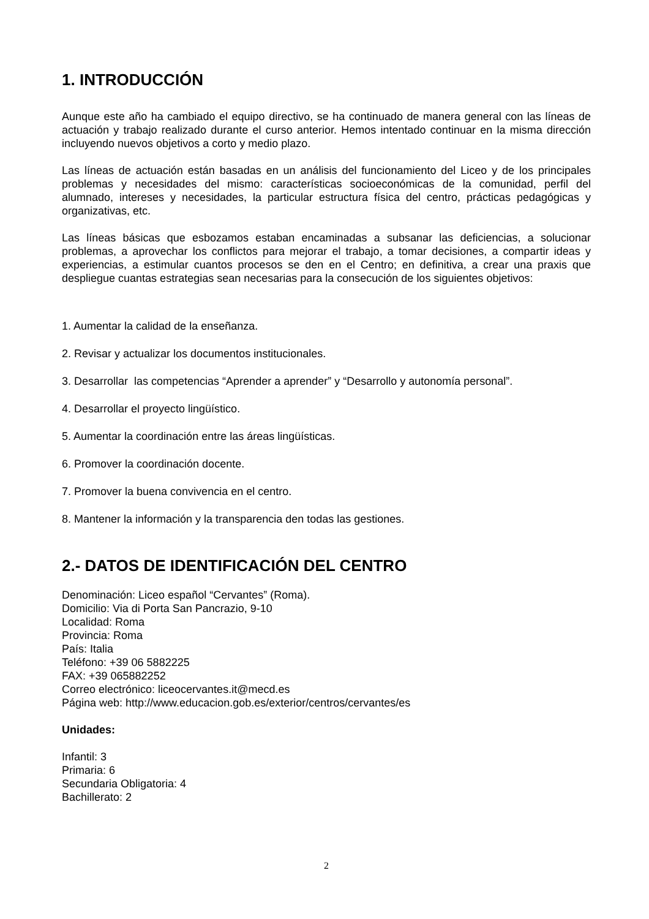1. INTRODUCCIÓN
Aunque este año ha cambiado el equipo directivo, se ha continuado de manera general con las líneas de actuación y trabajo realizado durante el curso anterior. Hemos intentado continuar en la misma dirección incluyendo nuevos objetivos a corto y medio plazo.
Las líneas de actuación están basadas en un análisis del funcionamiento del Liceo y de los principales problemas y necesidades del mismo: características socioeconómicas de la comunidad, perfil del alumnado, intereses y necesidades, la particular estructura física del centro, prácticas pedagógicas y organizativas, etc.
Las líneas básicas que esbozamos estaban encaminadas a subsanar las deficiencias, a solucionar problemas, a aprovechar los conflictos para mejorar el trabajo, a tomar decisiones, a compartir ideas y experiencias, a estimular cuantos procesos se den en el Centro; en definitiva, a crear una praxis que despliegue cuantas estrategias sean necesarias para la consecución de los siguientes objetivos:
1. Aumentar la calidad de la enseñanza.
2. Revisar y actualizar los documentos institucionales.
3. Desarrollar las competencias “Aprender a aprender” y “Desarrollo y autonomía personal”.
4. Desarrollar el proyecto lingüístico.
5. Aumentar la coordinación entre las áreas lingüísticas.
6. Promover la coordinación docente.
7. Promover la buena convivencia en el centro.
8. Mantener la información y la transparencia den todas las gestiones.
2.- DATOS DE IDENTIFICACIÓN DEL CENTRO
Denominación: Liceo español “Cervantes” (Roma).
Domicilio: Via di Porta San Pancrazio, 9-10
Localidad: Roma
Provincia: Roma
País: Italia
Teléfono: +39 06 5882225
FAX: +39 065882252
Correo electrónico: liceocervantes.it@mecd.es
Página web: http://www.educacion.gob.es/exterior/centros/cervantes/es
Unidades:
Infantil: 3
Primaria: 6
Secundaria Obligatoria: 4
Bachillerato: 2
2